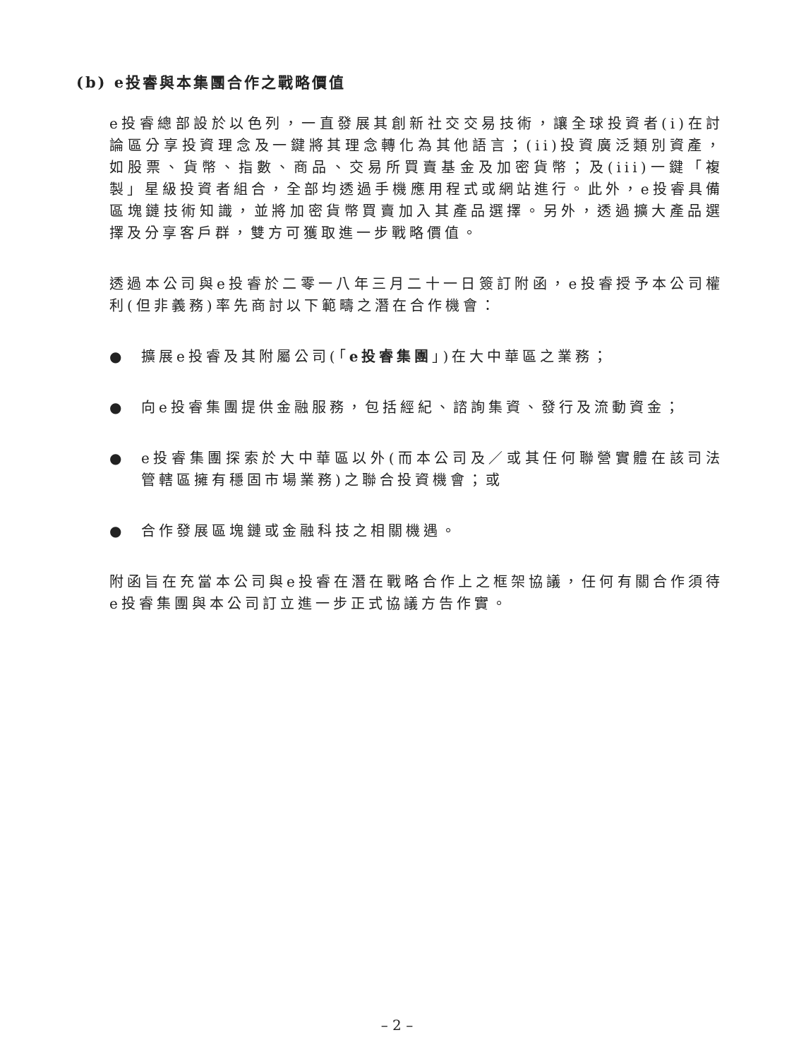(b) e投睿與本集團合作之戰略價值
e投睿總部設於以色列，一直發展其創新社交交易技術，讓全球投資者(i)在討論區分享投資理念及一鍵將其理念轉化為其他語言；(ii)投資廣泛類別資產，如股票、貨幣、指數、商品、交易所買賣基金及加密貨幣；及(iii)一鍵「複製」星級投資者組合，全部均透過手機應用程式或網站進行。此外，e投睿具備區塊鏈技術知識，並將加密貨幣買賣加入其產品選擇。另外，透過擴大產品選擇及分享客戶群，雙方可獲取進一步戰略價值。
透過本公司與e投睿於二零一八年三月二十一日簽訂附函，e投睿授予本公司權利(但非義務)率先商討以下範疇之潛在合作機會：
● 擴展e投睿及其附屬公司(「e投睿集團」)在大中華區之業務；
● 向e投睿集團提供金融服務，包括經紀、諮詢集資、發行及流動資金；
● e投睿集團探索於大中華區以外(而本公司及／或其任何聯營實體在該司法管轄區擁有穩固市場業務)之聯合投資機會；或
● 合作發展區塊鏈或金融科技之相關機遇。
附函旨在充當本公司與e投睿在潛在戰略合作上之框架協議，任何有關合作須待e投睿集團與本公司訂立進一步正式協議方告作實。
– 2 –